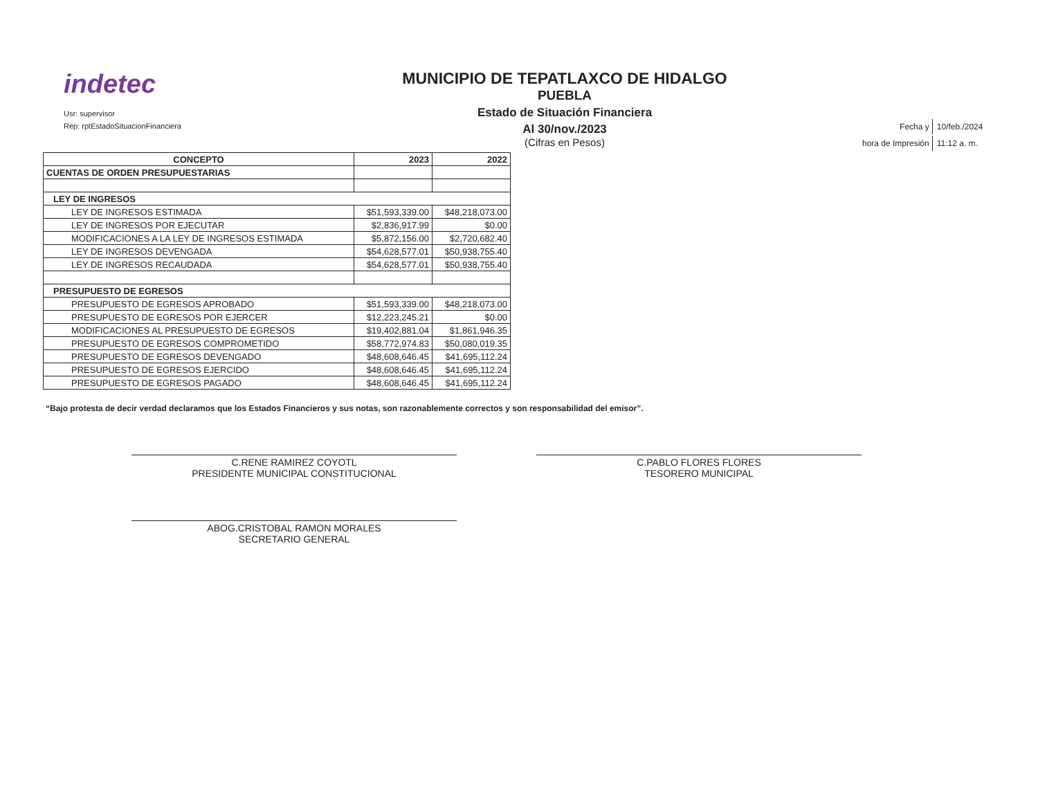indetec
Usr: supervisor
Rep: rptEstadoSituacionFinanciera
MUNICIPIO DE TEPATLAXCO DE HIDALGO
PUEBLA
Estado de Situación Financiera
Al 30/nov./2023
(Cifras en Pesos)
| Fecha y | 10/feb./2024 |
| hora de Impresión | 11:12 a. m. |
| CONCEPTO | 2023 | 2022 |
| --- | --- | --- |
| CUENTAS DE ORDEN PRESUPUESTARIAS | | |
| LEY DE INGRESOS | | |
| LEY DE INGRESOS ESTIMADA | $51,593,339.00 | $48,218,073.00 |
| LEY DE INGRESOS POR EJECUTAR | $2,836,917.99 | $0.00 |
| MODIFICACIONES A LA LEY DE INGRESOS ESTIMADA | $5,872,156.00 | $2,720,682.40 |
| LEY DE INGRESOS DEVENGADA | $54,628,577.01 | $50,938,755.40 |
| LEY DE INGRESOS RECAUDADA | $54,628,577.01 | $50,938,755.40 |
| PRESUPUESTO DE EGRESOS | | |
| PRESUPUESTO DE EGRESOS APROBADO | $51,593,339.00 | $48,218,073.00 |
| PRESUPUESTO DE EGRESOS POR EJERCER | $12,223,245.21 | $0.00 |
| MODIFICACIONES AL PRESUPUESTO DE EGRESOS | $19,402,881.04 | $1,861,946.35 |
| PRESUPUESTO DE EGRESOS COMPROMETIDO | $58,772,974.83 | $50,080,019.35 |
| PRESUPUESTO DE EGRESOS DEVENGADO | $48,608,646.45 | $41,695,112.24 |
| PRESUPUESTO DE EGRESOS EJERCIDO | $48,608,646.45 | $41,695,112.24 |
| PRESUPUESTO DE EGRESOS PAGADO | $48,608,646.45 | $41,695,112.24 |
“Bajo protesta de decir verdad declaramos que los Estados Financieros y sus notas, son razonablemente correctos y son responsabilidad del emisor”.
C.RENE RAMIREZ COYOTL
PRESIDENTE MUNICIPAL CONSTITUCIONAL
ABOG.CRISTOBAL RAMON MORALES
SECRETARIO GENERAL
C.PABLO FLORES FLORES
TESORERO MUNICIPAL